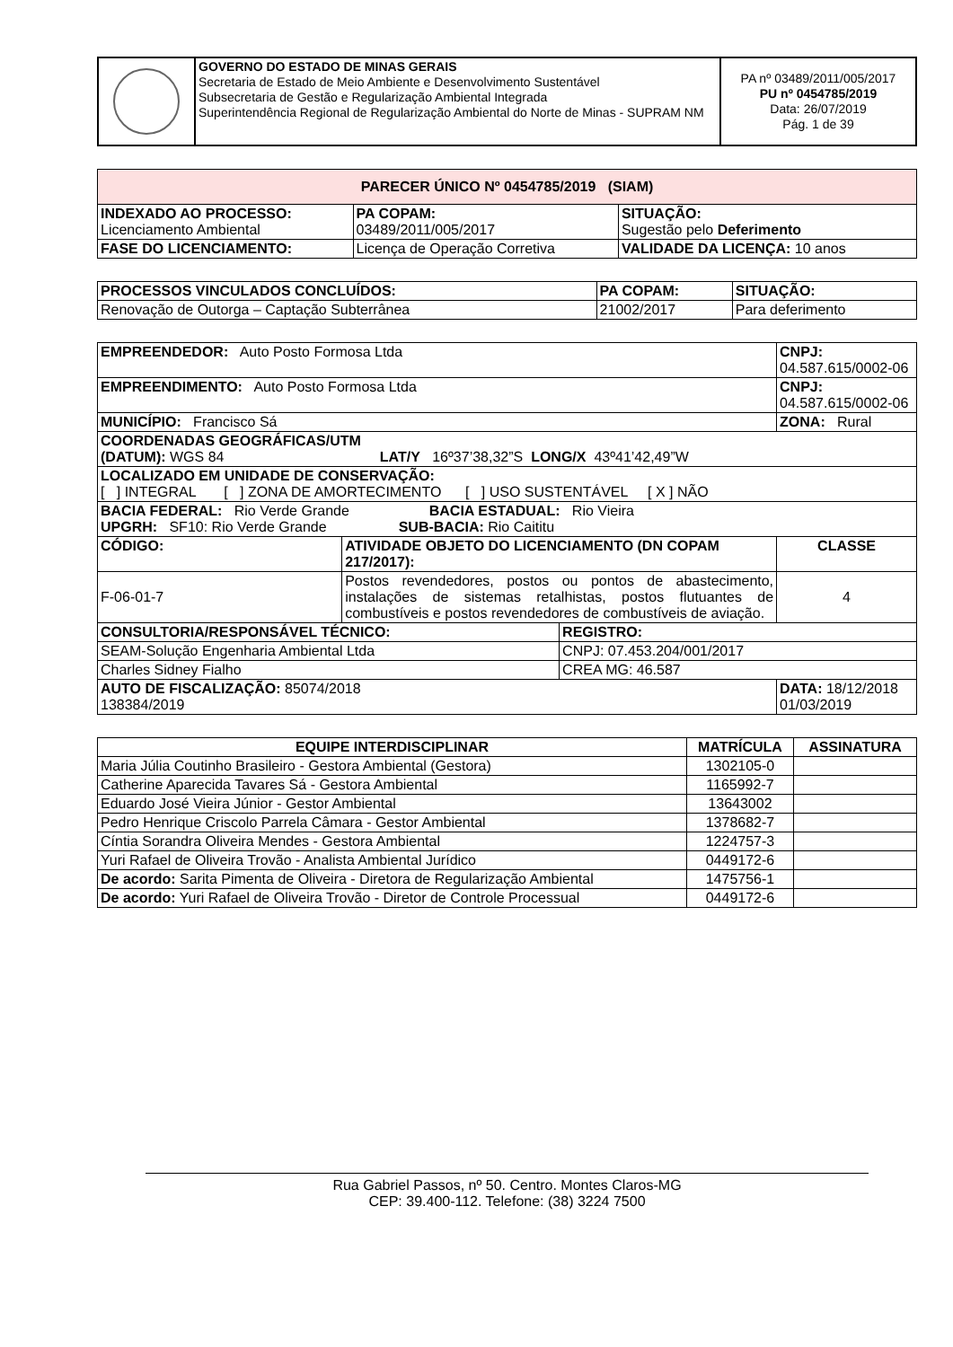| | GOVERNO DO ESTADO DE MINAS GERAIS Secretaria de Estado de Meio Ambiente e Desenvolvimento Sustentável Subsecretaria de Gestão e Regularização Ambiental Integrada Superintendência Regional de Regularização Ambiental do Norte de Minas - SUPRAM NM | PA nº 03489/2011/005/2017 PU nº 0454785/2019 Data: 26/07/2019 Pág. 1 de 39 |
| PARECER ÚNICO Nº 0454785/2019 (SIAM) | | | |
| --- | --- | --- | --- |
| INDEXADO AO PROCESSO: Licenciamento Ambiental | | PA COPAM: 03489/2011/005/2017 | SITUAÇÃO: Sugestão pelo Deferimento |
| FASE DO LICENCIAMENTO: | Licença de Operação Corretiva | | VALIDADE DA LICENÇA: 10 anos |
| PROCESSOS VINCULADOS CONCLUÍDOS: | PA COPAM: | SITUAÇÃO: |
| --- | --- | --- |
| Renovação de Outorga – Captação Subterrânea | 21002/2017 | Para deferimento |
| EMPREENDEDOR: Auto Posto Formosa Ltda | | | CNPJ: 04.587.615/0002-06 |
| EMPREENDIMENTO: Auto Posto Formosa Ltda | | | CNPJ: 04.587.615/0002-06 |
| MUNICÍPIO: Francisco Sá | | | ZONA: Rural |
| COORDENADAS GEOGRÁFICAS/UTM (DATUM): WGS 84 LAT/Y 16º37’38,32”S LONG/X 43º41’42,49”W | | | |
| LOCALIZADO EM UNIDADE DE CONSERVAÇÃO: [ ] INTEGRAL [ ] ZONA DE AMORTECIMENTO [ ] USO SUSTENTÁVEL [ X ] NÃO | | | |
| BACIA FEDERAL: Rio Verde Grande BACIA ESTADUAL: Rio Vieira UPGRH: SF10: Rio Verde Grande SUB-BACIA: Rio Caititu | | | |
| CÓDIGO: | ATIVIDADE OBJETO DO LICENCIAMENTO (DN COPAM 217/2017): | | CLASSE |
| F-06-01-7 | Postos revendedores, postos ou pontos de abastecimento, instalações de sistemas retalhistas, postos flutuantes de combustíveis e postos revendedores de combustíveis de aviação. | | 4 |
| CONSULTORIA/RESPONSÁVEL TÉCNICO: | | REGISTRO: | |
| SEAM-Solução Engenharia Ambiental Ltda | | CNPJ: 07.453.204/001/2017 | |
| Charles Sidney Fialho | | CREA MG: 46.587 | |
| AUTO DE FISCALIZAÇÃO: 85074/2018 138384/2019 | | | DATA: 18/12/2018 01/03/2019 |
| EQUIPE INTERDISCIPLINAR | MATRÍCULA | ASSINATURA |
| --- | --- | --- |
| Maria Júlia Coutinho Brasileiro - Gestora Ambiental (Gestora) | 1302105-0 | |
| Catherine Aparecida Tavares Sá - Gestora Ambiental | 1165992-7 | |
| Eduardo José Vieira Júnior - Gestor Ambiental | 13643002 | |
| Pedro Henrique Criscolo Parrela Câmara - Gestor Ambiental | 1378682-7 | |
| Cíntia Sorandra Oliveira Mendes - Gestora Ambiental | 1224757-3 | |
| Yuri Rafael de Oliveira Trovão - Analista Ambiental Jurídico | 0449172-6 | |
| De acordo: Sarita Pimenta de Oliveira - Diretora de Regularização Ambiental | 1475756-1 | |
| De acordo: Yuri Rafael de Oliveira Trovão - Diretor de Controle Processual | 0449172-6 | |
Rua Gabriel Passos, nº 50. Centro. Montes Claros-MG
CEP: 39.400-112. Telefone: (38) 3224 7500